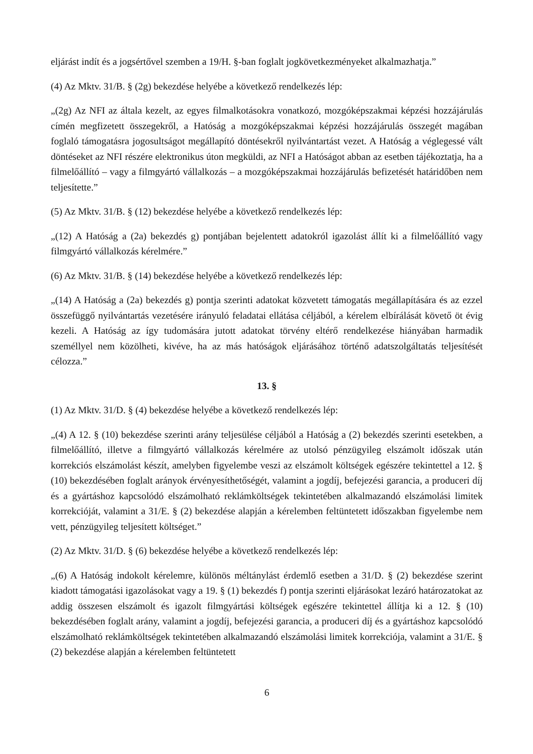eljárást indít és a jogsértővel szemben a 19/H. §-ban foglalt jogkövetkezményeket alkalmazhatja.”
(4) Az Mktv. 31/B. § (2g) bekezdése helyébe a következő rendelkezés lép:
„(2g) Az NFI az általa kezelt, az egyes filmalkotásokra vonatkozó, mozgóképszakmai képzési hozzájárulás címén megfizetett összegekről, a Hatóság a mozgóképszakmai képzési hozzájárulás összegét magában foglaló támogatásra jogosultságot megállapító döntésekről nyilvántartást vezet. A Hatóság a véglegessé vált döntéseket az NFI részére elektronikus úton megküldi, az NFI a Hatóságot abban az esetben tájékoztatja, ha a filmelőállító – vagy a filmgyártó vállalkozás – a mozgóképszakmai hozzájárulás befizetését határidőben nem teljesítette.”
(5) Az Mktv. 31/B. § (12) bekezdése helyébe a következő rendelkezés lép:
„(12) A Hatóság a (2a) bekezdés g) pontjában bejelentett adatokról igazolást állít ki a filmelőállító vagy filmgyártó vállalkozás kérelmére.”
(6) Az Mktv. 31/B. § (14) bekezdése helyébe a következő rendelkezés lép:
„(14) A Hatóság a (2a) bekezdés g) pontja szerinti adatokat közvetett támogatás megállapítására és az ezzel összefüggő nyilvántartás vezetésére irányuló feladatai ellátása céljából, a kérelem elbírálását követő öt évig kezeli. A Hatóság az így tudomására jutott adatokat törvény eltérő rendelkezése hiányában harmadik személlyel nem közölheti, kivéve, ha az más hatóságok eljárásához történő adatszolgáltatás teljesítését célozza.”
13. §
(1) Az Mktv. 31/D. § (4) bekezdése helyébe a következő rendelkezés lép:
„(4) A 12. § (10) bekezdése szerinti arány teljesülése céljából a Hatóság a (2) bekezdés szerinti esetekben, a filmelőállító, illetve a filmgyártó vállalkozás kérelmére az utolsó pénzügyileg elszámolt időszak után korrekciós elszámolást készít, amelyben figyelembe veszi az elszámolt költségek egészére tekintettel a 12. § (10) bekezdésében foglalt arányok érvényesíthetőségét, valamint a jogdíj, befejezési garancia, a produceri díj és a gyártáshoz kapcsolódó elszámolható reklámköltségek tekintetében alkalmazandó elszámolási limitek korrekcióját, valamint a 31/E. § (2) bekezdése alapján a kérelemben feltüntetett időszakban figyelembe nem vett, pénzügyileg teljesített költséget.”
(2) Az Mktv. 31/D. § (6) bekezdése helyébe a következő rendelkezés lép:
„(6) A Hatóság indokolt kérelemre, különös méltánylást érdemlő esetben a 31/D. § (2) bekezdése szerint kiadott támogatási igazolásokat vagy a 19. § (1) bekezdés f) pontja szerinti eljárásokat lezáró határozatokat az addig összesen elszámolt és igazolt filmgyártási költségek egészére tekintettel állítja ki a 12. § (10) bekezdésében foglalt arány, valamint a jogdíj, befejezési garancia, a produceri díj és a gyártáshoz kapcsolódó elszámolható reklámköltségek tekintetében alkalmazandó elszámolási limitek korrekciója, valamint a 31/E. § (2) bekezdése alapján a kérelemben feltüntetett
6